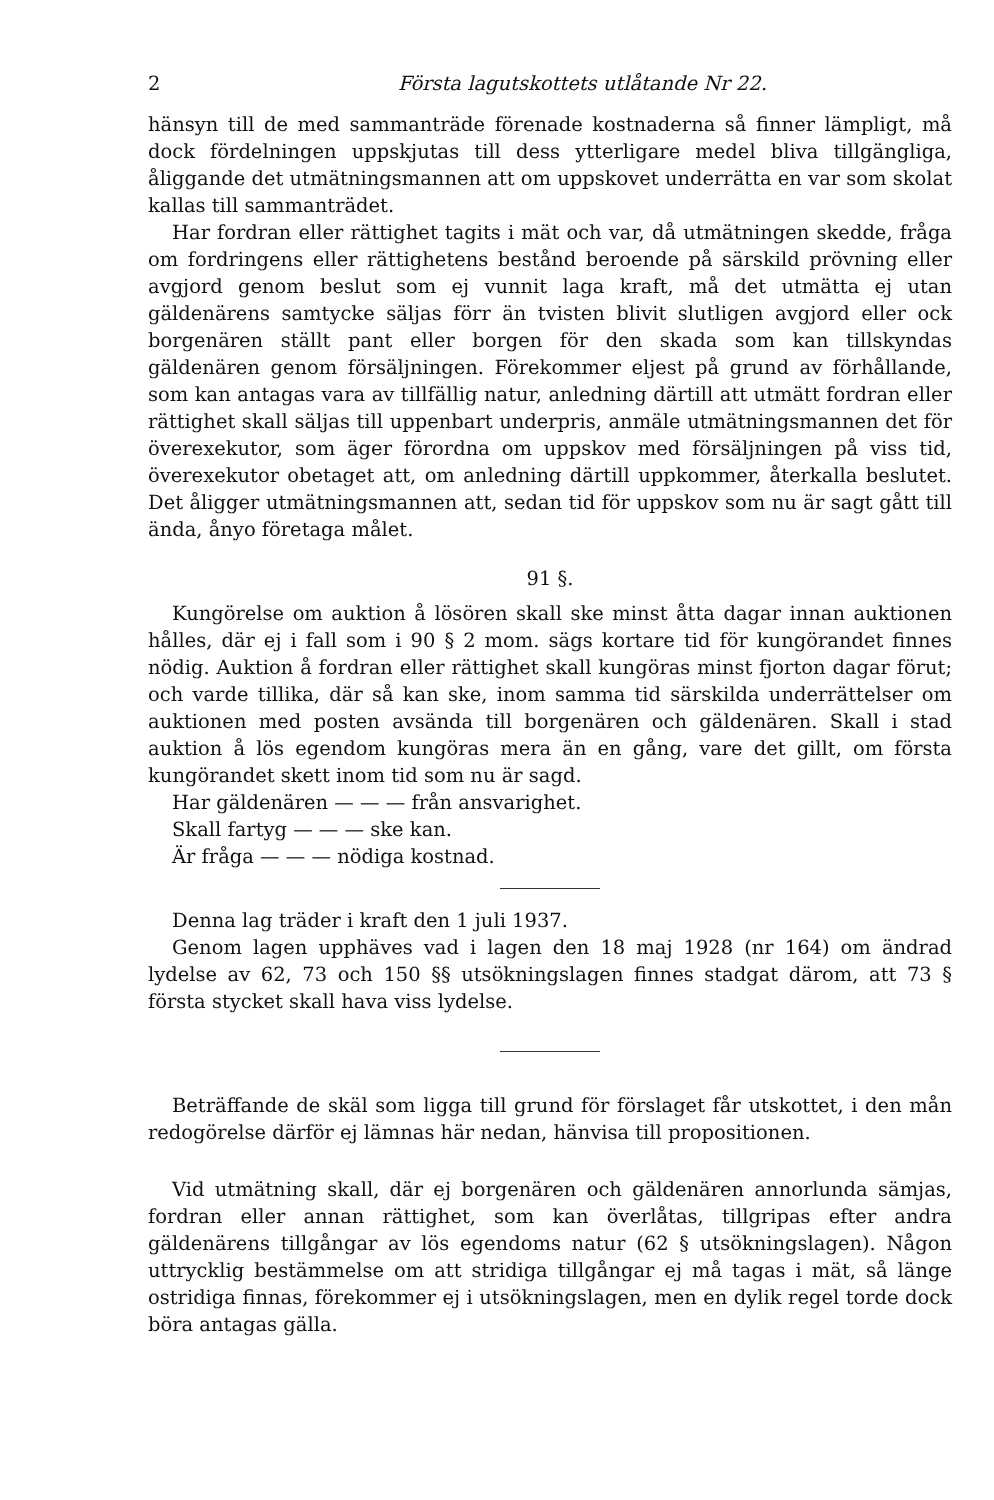2 Första lagutskottets utlåtande Nr 22.
hänsyn till de med sammanträde förenade kostnaderna så finner lämpligt, må dock fördelningen uppskjutas till dess ytterligare medel bliva tillgängliga, åliggande det utmätningsmannen att om uppskovet underrätta en var som skolat kallas till sammanträdet.
Har fordran eller rättighet tagits i mät och var, då utmätningen skedde, fråga om fordringens eller rättighetens bestånd beroende på särskild prövning eller avgjord genom beslut som ej vunnit laga kraft, må det utmätta ej utan gäldenärens samtycke säljas förr än tvisten blivit slutligen avgjord eller ock borgenären ställt pant eller borgen för den skada som kan tillskyndas gäldenären genom försäljningen. Förekommer eljest på grund av förhållande, som kan antagas vara av tillfällig natur, anledning därtill att utmätt fordran eller rättighet skall säljas till uppenbart underpris, anmäle utmätningsmannen det för överexekutor, som äger förordna om uppskov med försäljningen på viss tid, överexekutor obetaget att, om anledning därtill uppkommer, återkalla beslutet. Det åligger utmätningsmannen att, sedan tid för uppskov som nu är sagt gått till ända, ånyo företaga målet.
91 §.
Kungörelse om auktion å lösören skall ske minst åtta dagar innan auktionen hålles, där ej i fall som i 90 § 2 mom. sägs kortare tid för kungörandet finnes nödig. Auktion å fordran eller rättighet skall kungöras minst fjorton dagar förut; och varde tillika, där så kan ske, inom samma tid särskilda underrättelser om auktionen med posten avsända till borgenären och gäldenären. Skall i stad auktion å lös egendom kungöras mera än en gång, vare det gillt, om första kungörandet skett inom tid som nu är sagd.
Har gäldenären — — — från ansvarighet.
Skall fartyg — — — ske kan.
Är fråga — — — nödiga kostnad.
Denna lag träder i kraft den 1 juli 1937.
Genom lagen upphäves vad i lagen den 18 maj 1928 (nr 164) om ändrad lydelse av 62, 73 och 150 §§ utsökningslagen finnes stadgat därom, att 73 § första stycket skall hava viss lydelse.
Beträffande de skäl som ligga till grund för förslaget får utskottet, i den mån redogörelse därför ej lämnas här nedan, hänvisa till propositionen.
Vid utmätning skall, där ej borgenären och gäldenären annorlunda sämjas, fordran eller annan rättighet, som kan överlåtas, tillgripas efter andra gäldenärens tillgångar av lös egendoms natur (62 § utsökningslagen). Någon uttrycklig bestämmelse om att stridiga tillgångar ej må tagas i mät, så länge ostridiga finnas, förekommer ej i utsökningslagen, men en dylik regel torde dock böra antagas gälla.